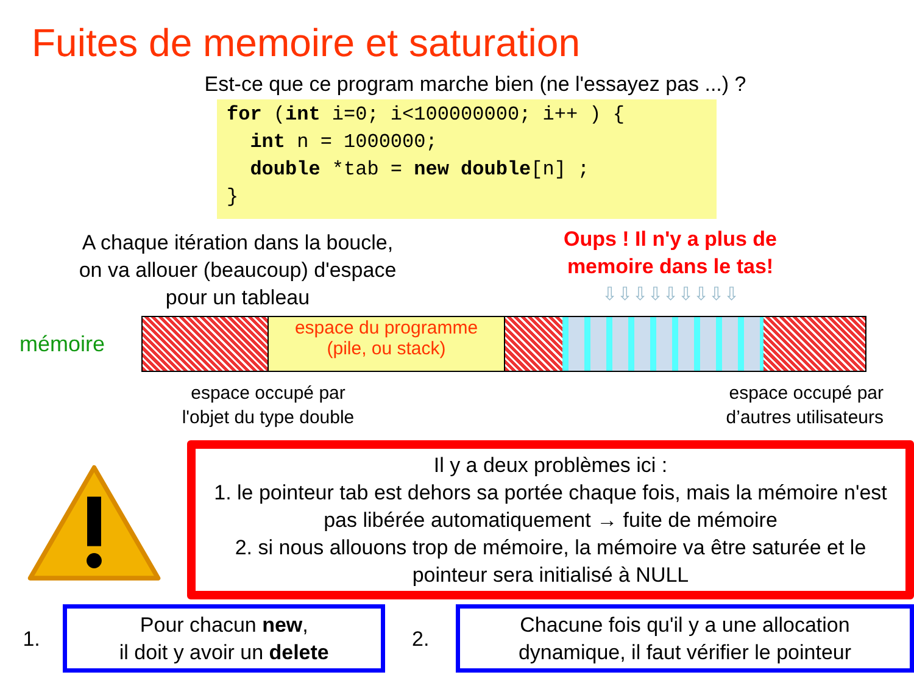Fuites de memoire et saturation
Est-ce que ce program marche bien (ne l'essayez pas ...) ?
for (int i=0; i<100000000; i++ ) { int n = 1000000; double *tab = new double[n] ; }
A chaque itération dans la boucle,
on va allouer (beaucoup) d'espace
pour un tableau
Oups ! Il n'y a plus de
memoire dans le tas!
⇩⇩⇩⇩⇩⇩⇩⇩⇩
mémoire
espace du programme
(pile, ou stack)
espace occupé par
l'objet du type double
espace occupé par
d’autres utilisateurs
Il y a deux problèmes ici :
1. le pointeur tab est dehors sa portée chaque fois, mais la mémoire n'est pas libérée automatiquement → fuite de mémoire
2. si nous allouons trop de mémoire, la mémoire va être saturée et le pointeur sera initialisé à NULL
1.
Pour chacun new,
il doit y avoir un delete
2.
Chacune fois qu'il y a une allocation
dynamique, il faut vérifier le pointeur